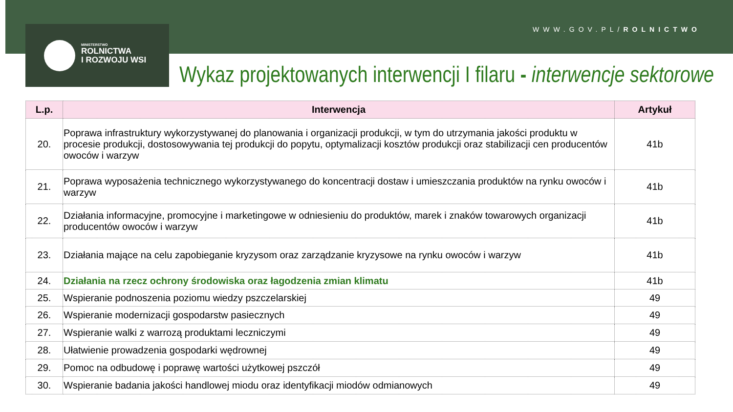MINISTERSTWO
ROLNICTWA
I ROZWOJU WSI
WWW.GOV.PL/ROLNICTWO
Wykaz projektowanych interwencji I filaru - interwencje sektorowe
| L.p. | Interwencja | Artykuł |
| --- | --- | --- |
| 20. | Poprawa infrastruktury wykorzystywanej do planowania i organizacji produkcji, w tym do utrzymania jakości produktu w procesie produkcji, dostosowywania tej produkcji do popytu, optymalizacji kosztów produkcji oraz stabilizacji cen producentów owoców i warzyw | 41b |
| 21. | Poprawa wyposażenia technicznego wykorzystywanego do koncentracji dostaw i umieszczania produktów na rynku owoców i warzyw | 41b |
| 22. | Działania informacyjne, promocyjne i marketingowe w odniesieniu do produktów, marek i znaków towarowych organizacji producentów owoców i warzyw | 41b |
| 23. | Działania mające na celu zapobieganie kryzysom oraz zarządzanie kryzysowe na rynku owoców i warzyw | 41b |
| 24. | Działania na rzecz ochrony środowiska oraz łagodzenia zmian klimatu | 41b |
| 25. | Wspieranie podnoszenia poziomu wiedzy pszczelarskiej | 49 |
| 26. | Wspieranie modernizacji gospodarstw pasiecznych | 49 |
| 27. | Wspieranie walki z warrozą produktami leczniczymi | 49 |
| 28. | Ułatwienie prowadzenia gospodarki wędrownej | 49 |
| 29. | Pomoc na odbudowę i poprawę wartości użytkowej pszczół | 49 |
| 30. | Wspieranie badania jakości handlowej miodu oraz identyfikacji miodów odmianowych | 49 |